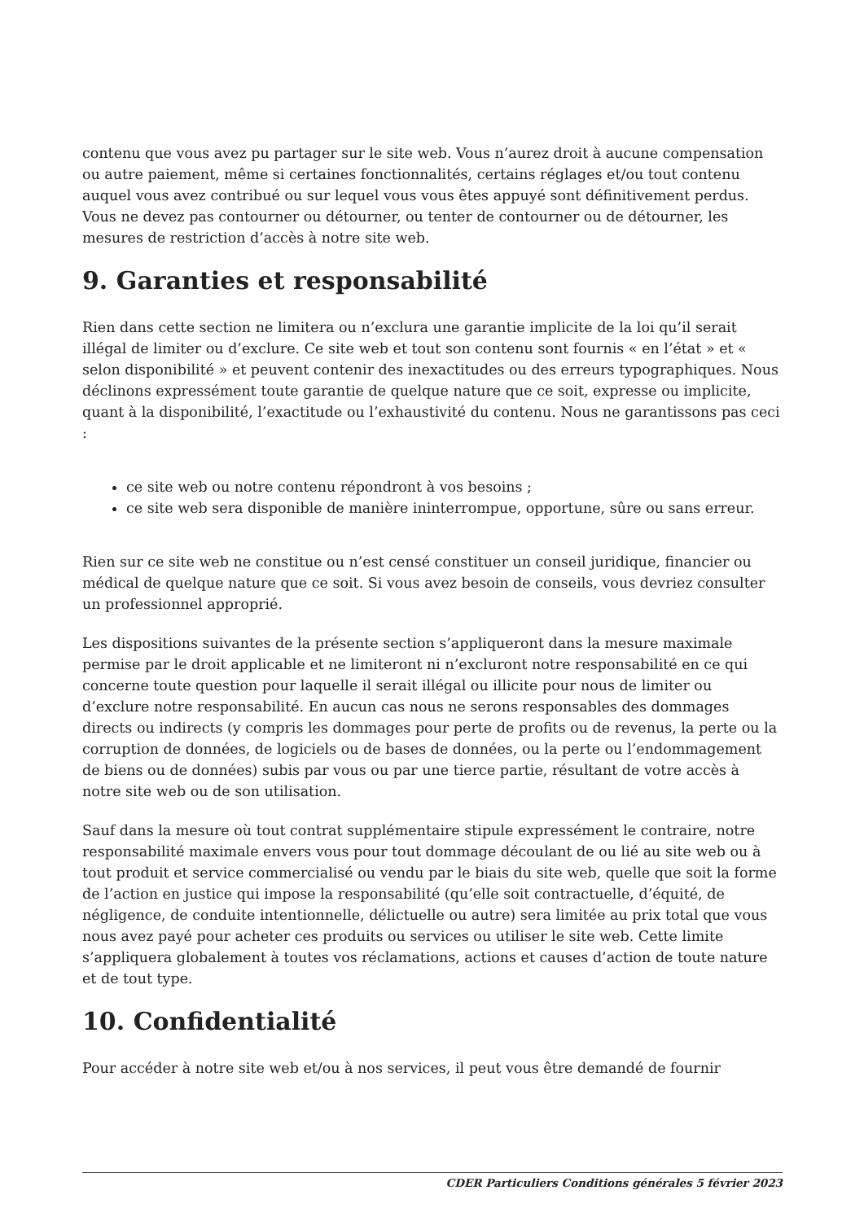contenu que vous avez pu partager sur le site web. Vous n’aurez droit à aucune compensation ou autre paiement, même si certaines fonctionnalités, certains réglages et/ou tout contenu auquel vous avez contribué ou sur lequel vous vous êtes appuyé sont définitivement perdus. Vous ne devez pas contourner ou détourner, ou tenter de contourner ou de détourner, les mesures de restriction d’accès à notre site web.
9. Garanties et responsabilité
Rien dans cette section ne limitera ou n’exclura une garantie implicite de la loi qu’il serait illégal de limiter ou d’exclure. Ce site web et tout son contenu sont fournis « en l’état » et « selon disponibilité » et peuvent contenir des inexactitudes ou des erreurs typographiques. Nous déclinons expressément toute garantie de quelque nature que ce soit, expresse ou implicite, quant à la disponibilité, l’exactitude ou l’exhaustivité du contenu. Nous ne garantissons pas ceci :
ce site web ou notre contenu répondront à vos besoins ;
ce site web sera disponible de manière ininterrompue, opportune, sûre ou sans erreur.
Rien sur ce site web ne constitue ou n’est censé constituer un conseil juridique, financier ou médical de quelque nature que ce soit. Si vous avez besoin de conseils, vous devriez consulter un professionnel approprié.
Les dispositions suivantes de la présente section s’appliqueront dans la mesure maximale permise par le droit applicable et ne limiteront ni n’excluront notre responsabilité en ce qui concerne toute question pour laquelle il serait illégal ou illicite pour nous de limiter ou d’exclure notre responsabilité. En aucun cas nous ne serons responsables des dommages directs ou indirects (y compris les dommages pour perte de profits ou de revenus, la perte ou la corruption de données, de logiciels ou de bases de données, ou la perte ou l’endommagement de biens ou de données) subis par vous ou par une tierce partie, résultant de votre accès à notre site web ou de son utilisation.
Sauf dans la mesure où tout contrat supplémentaire stipule expressément le contraire, notre responsabilité maximale envers vous pour tout dommage découlant de ou lié au site web ou à tout produit et service commercialisé ou vendu par le biais du site web, quelle que soit la forme de l’action en justice qui impose la responsabilité (qu’elle soit contractuelle, d’équité, de négligence, de conduite intentionnelle, délictuelle ou autre) sera limitée au prix total que vous nous avez payé pour acheter ces produits ou services ou utiliser le site web. Cette limite s’appliquera globalement à toutes vos réclamations, actions et causes d’action de toute nature et de tout type.
10. Confidentialité
Pour accéder à notre site web et/ou à nos services, il peut vous être demandé de fournir
CDER Particuliers Conditions générales 5 février 2023